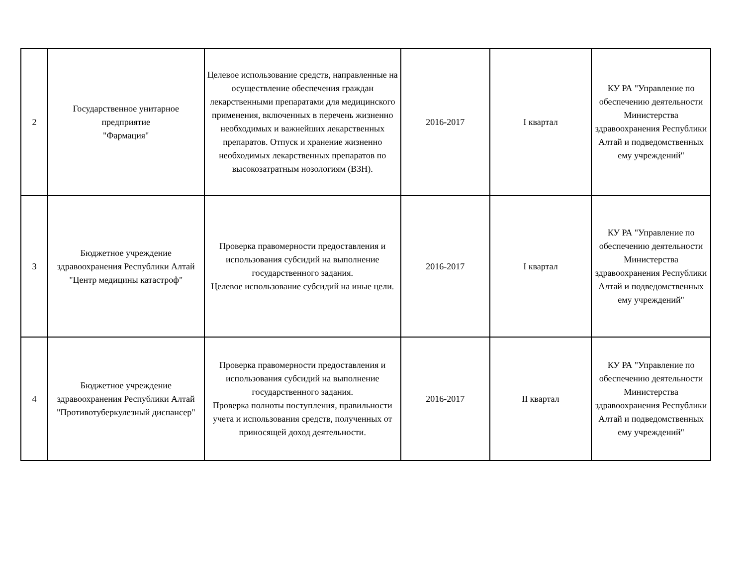| 2 | Государственное унитарное предприятие "Фармация" | Целевое использование средств, направленные на осуществление обеспечения граждан лекарственными препаратами для медицинского применения, включенных в перечень жизненно необходимых и важнейших лекарственных препаратов. Отпуск и хранение жизненно необходимых лекарственных препаратов по высокозатратным нозологиям (ВЗН). | 2016-2017 | I квартал | КУ РА "Управление по обеспечению деятельности Министерства здравоохранения Республики Алтай и подведомственных ему учреждений" |
| 3 | Бюджетное учреждение здравоохранения Республики Алтай "Центр медицины катастроф" | Проверка правомерности предоставления и использования субсидий на выполнение государственного задания. Целевое использование субсидий на иные цели. | 2016-2017 | I квартал | КУ РА "Управление по обеспечению деятельности Министерства здравоохранения Республики Алтай и подведомственных ему учреждений" |
| 4 | Бюджетное учреждение здравоохранения Республики Алтай "Противотуберкулезный диспансер" | Проверка правомерности предоставления и использования субсидий на выполнение государственного задания. Проверка полноты поступления, правильности учета и использования средств, полученных от приносящей доход деятельности. | 2016-2017 | II квартал | КУ РА "Управление по обеспечению деятельности Министерства здравоохранения Республики Алтай и подведомственных ему учреждений" |